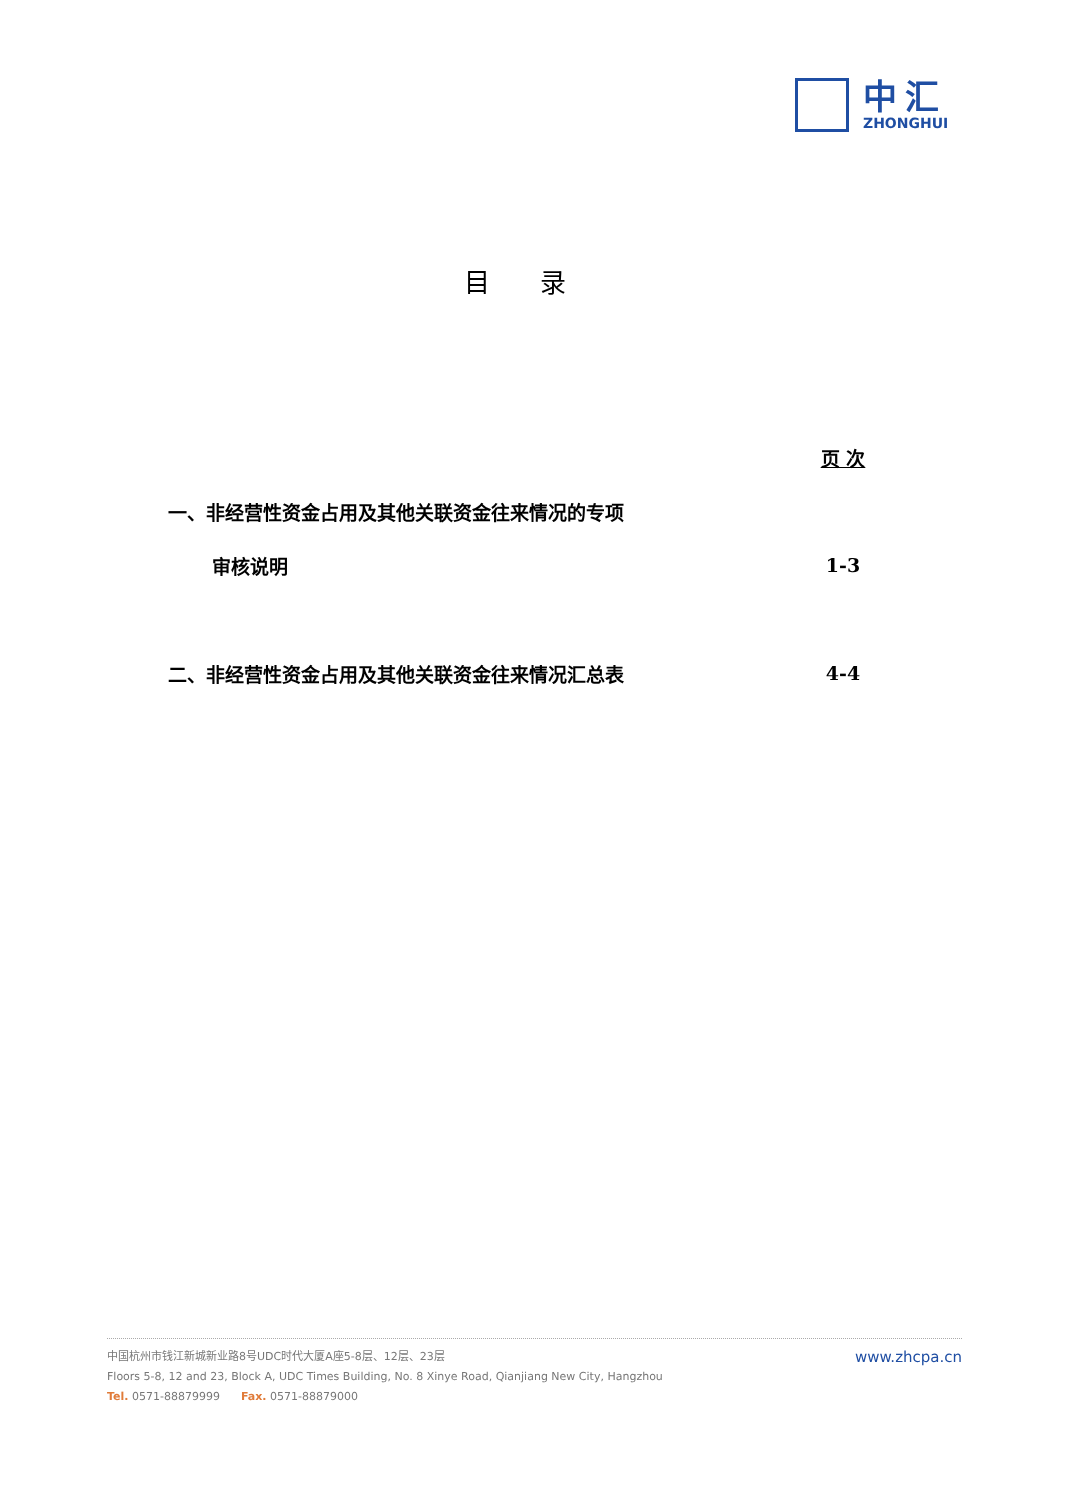中汇
ZHONGHUI
目录
页 次
一、非经营性资金占用及其他关联资金往来情况的专项
审核说明 1-3
二、非经营性资金占用及其他关联资金往来情况汇总表 4-4
www.zhcpa.cn
中国杭州市钱江新城新业路8号UDC时代大厦A座5-8层、12层、23层
Floors 5-8, 12 and 23, Block A, UDC Times Building, No. 8 Xinye Road, Qianjiang New City, Hangzhou
Tel. 0571-88879999 Fax. 0571-88879000